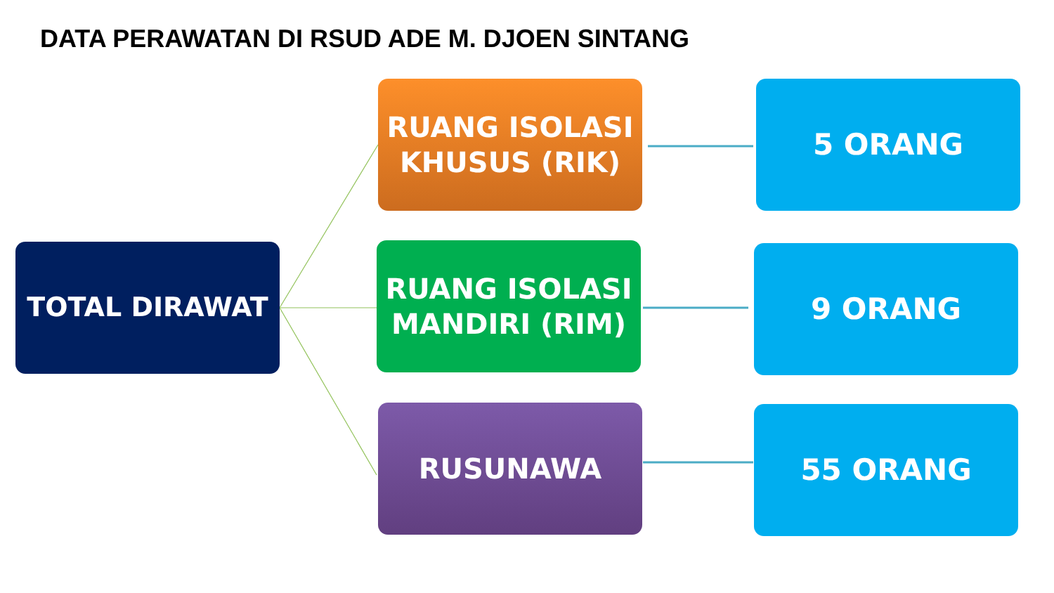DATA PERAWATAN DI RSUD ADE M. DJOEN SINTANG
TOTAL DIRAWAT
RUANG ISOLASI
KHUSUS (RIK)
5 ORANG
RUANG ISOLASI
MANDIRI (RIM)
9 ORANG
RUSUNAWA 55 ORANG